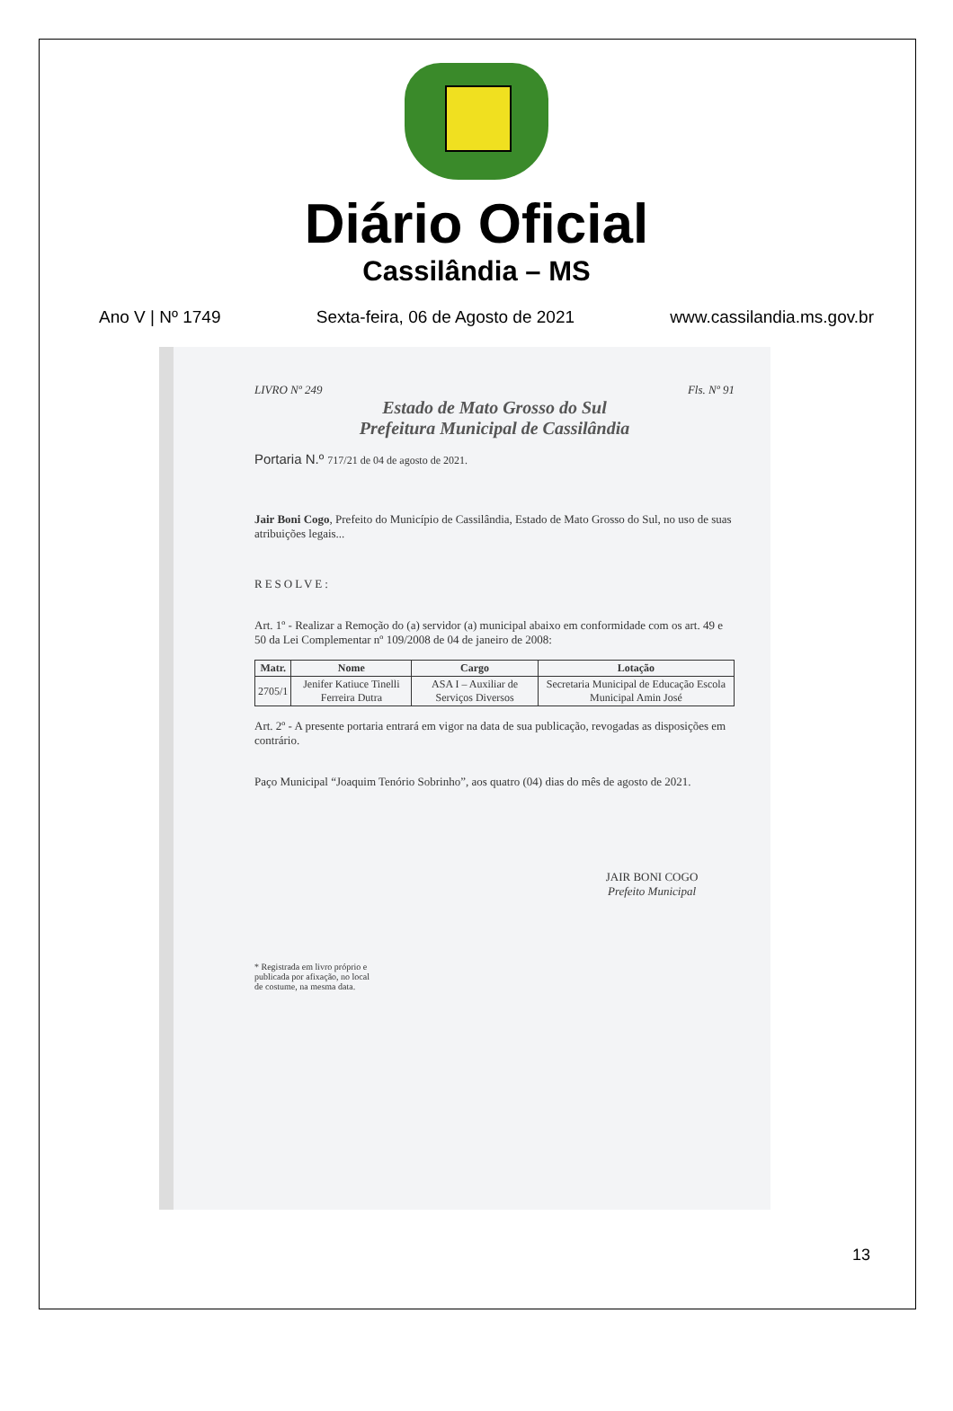Diário Oficial
Cassilândia – MS
Ano V | Nº 1749 Sexta-feira, 06 de Agosto de 2021 www.cassilandia.ms.gov.br
LIVRO Nº 249 Fls. Nº 91
Estado de Mato Grosso do Sul
Prefeitura Municipal de Cassilândia
Portaria N.º 717/21 de 04 de agosto de 2021.
Jair Boni Cogo, Prefeito do Município de Cassilândia, Estado de Mato Grosso do Sul, no uso de suas atribuições legais...
RESOLVE:
Art. 1º - Realizar a Remoção do (a) servidor (a) municipal abaixo em conformidade com os art. 49 e 50 da Lei Complementar nº 109/2008 de 04 de janeiro de 2008:
| Matr. | Nome | Cargo | Lotação |
| --- | --- | --- | --- |
| 2705/1 | Jenifer Katiuce Tinelli Ferreira Dutra | ASA I – Auxiliar de Serviços Diversos | Secretaria Municipal de Educação Escola Municipal Amin José |
Art. 2º - A presente portaria entrará em vigor na data de sua publicação, revogadas as disposições em contrário.
Paço Municipal “Joaquim Tenório Sobrinho”, aos quatro (04) dias do mês de agosto de 2021.
JAIR BONI COGO
Prefeito Municipal
* Registrada em livro próprio e
publicada por afixação, no local
de costume, na mesma data.
13